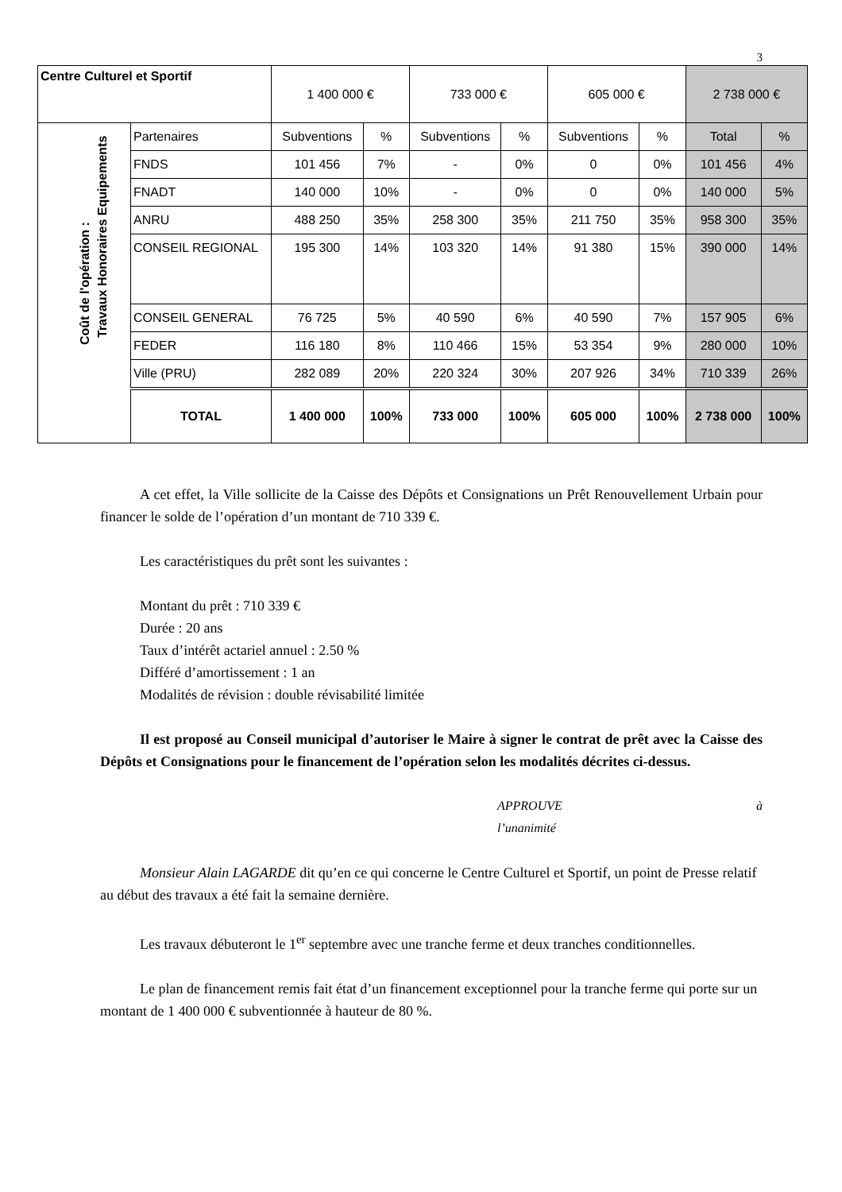3
| Centre Culturel et Sportif | | 1 400 000 € | | 733 000 € | | 605 000 € | | 2 738 000 € | |
| Coût de l'opération : | Partenaires | Subventions | % | Subventions | % | Subventions | % | Total | % |
| | FNDS | 101 456 | 7% | - | 0% | 0 | 0% | 101 456 | 4% |
| | FNADT | 140 000 | 10% | - | 0% | 0 | 0% | 140 000 | 5% |
| | ANRU | 488 250 | 35% | 258 300 | 35% | 211 750 | 35% | 958 300 | 35% |
| | CONSEIL REGIONAL | 195 300 | 14% | 103 320 | 14% | 91 380 | 15% | 390 000 | 14% |
| | CONSEIL GENERAL | 76 725 | 5% | 40 590 | 6% | 40 590 | 7% | 157 905 | 6% |
| | FEDER | 116 180 | 8% | 110 466 | 15% | 53 354 | 9% | 280 000 | 10% |
| | Ville (PRU) | 282 089 | 20% | 220 324 | 30% | 207 926 | 34% | 710 339 | 26% |
| | TOTAL | 1 400 000 | 100% | 733 000 | 100% | 605 000 | 100% | 2 738 000 | 100% |
Travaux Honoraires Equipements
A cet effet, la Ville sollicite de la Caisse des Dépôts et Consignations un Prêt Renouvellement Urbain pour financer le solde de l’opération d’un montant de 710 339 €.
Les caractéristiques du prêt sont les suivantes :
Montant du prêt : 710 339 €
Durée : 20 ans
Taux d’intérêt actariel annuel : 2.50 %
Différé d’amortissement : 1 an
Modalités de révision : double révisabilité limitée
Il est proposé au Conseil municipal d’autoriser le Maire à signer le contrat de prêt avec la Caisse des Dépôts et Consignations pour le financement de l’opération selon les modalités décrites ci-dessus.
APPROUVE à
l’unanimité
Monsieur Alain LAGARDE dit qu’en ce qui concerne le Centre Culturel et Sportif, un point de Presse relatif au début des travaux a été fait la semaine dernière.
Les travaux débuteront le 1<sup>er</sup> septembre avec une tranche ferme et deux tranches conditionnelles.
Le plan de financement remis fait état d’un financement exceptionnel pour la tranche ferme qui porte sur un montant de 1 400 000 € subventionnée à hauteur de 80 %.